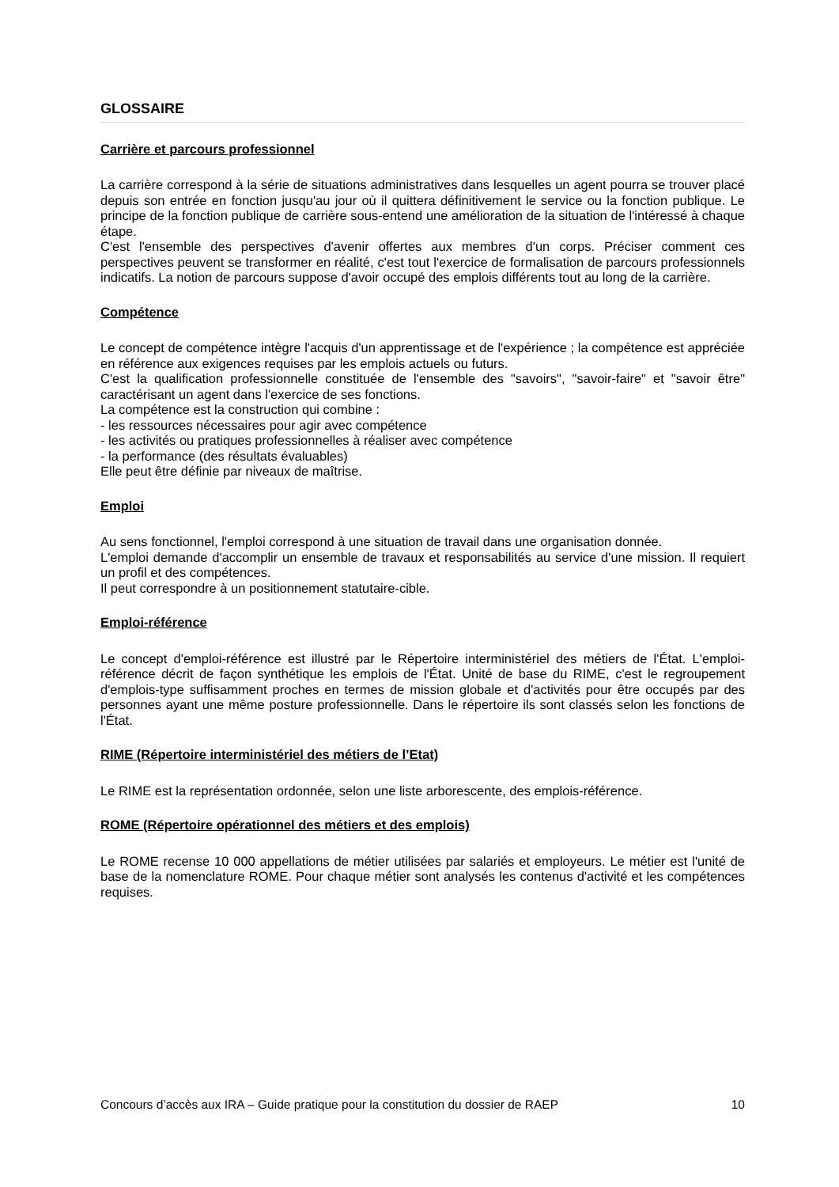GLOSSAIRE
Carrière et parcours professionnel
La carrière correspond à la série de situations administratives dans lesquelles un agent pourra se trouver placé depuis son entrée en fonction jusqu'au jour où il quittera définitivement le service ou la fonction publique. Le principe de la fonction publique de carrière sous-entend une amélioration de la situation de l'intéressé à chaque étape.
C'est l'ensemble des perspectives d'avenir offertes aux membres d'un corps. Préciser comment ces perspectives peuvent se transformer en réalité, c'est tout l'exercice de formalisation de parcours professionnels indicatifs. La notion de parcours suppose d'avoir occupé des emplois différents tout au long de la carrière.
Compétence
Le concept de compétence intègre l'acquis d'un apprentissage et de l'expérience ; la compétence est appréciée en référence aux exigences requises par les emplois actuels ou futurs.
C'est la qualification professionnelle constituée de l'ensemble des "savoirs", "savoir-faire" et "savoir être" caractérisant un agent dans l'exercice de ses fonctions.
La compétence est la construction qui combine :
- les ressources nécessaires pour agir avec compétence
- les activités ou pratiques professionnelles à réaliser avec compétence
- la performance (des résultats évaluables)
Elle peut être définie par niveaux de maîtrise.
Emploi
Au sens fonctionnel, l'emploi correspond à une situation de travail dans une organisation donnée.
L'emploi demande d'accomplir un ensemble de travaux et responsabilités au service d'une mission. Il requiert un profil et des compétences.
Il peut correspondre à un positionnement statutaire-cible.
Emploi-référence
Le concept d'emploi-référence est illustré par le Répertoire interministériel des métiers de l'État. L'emploi-référence décrit de façon synthétique les emplois de l'État. Unité de base du RIME, c'est le regroupement d'emplois-type suffisamment proches en termes de mission globale et d'activités pour être occupés par des personnes ayant une même posture professionnelle. Dans le répertoire ils sont classés selon les fonctions de l'État.
RIME (Répertoire interministériel des métiers de l’Etat)
Le RIME est la représentation ordonnée, selon une liste arborescente, des emplois-référence.
ROME (Répertoire opérationnel des métiers et des emplois)
Le ROME recense 10 000 appellations de métier utilisées par salariés et employeurs. Le métier est l'unité de base de la nomenclature ROME. Pour chaque métier sont analysés les contenus d'activité et les compétences requises.
Concours d’accès aux IRA – Guide pratique pour la constitution du dossier de RAEP 10